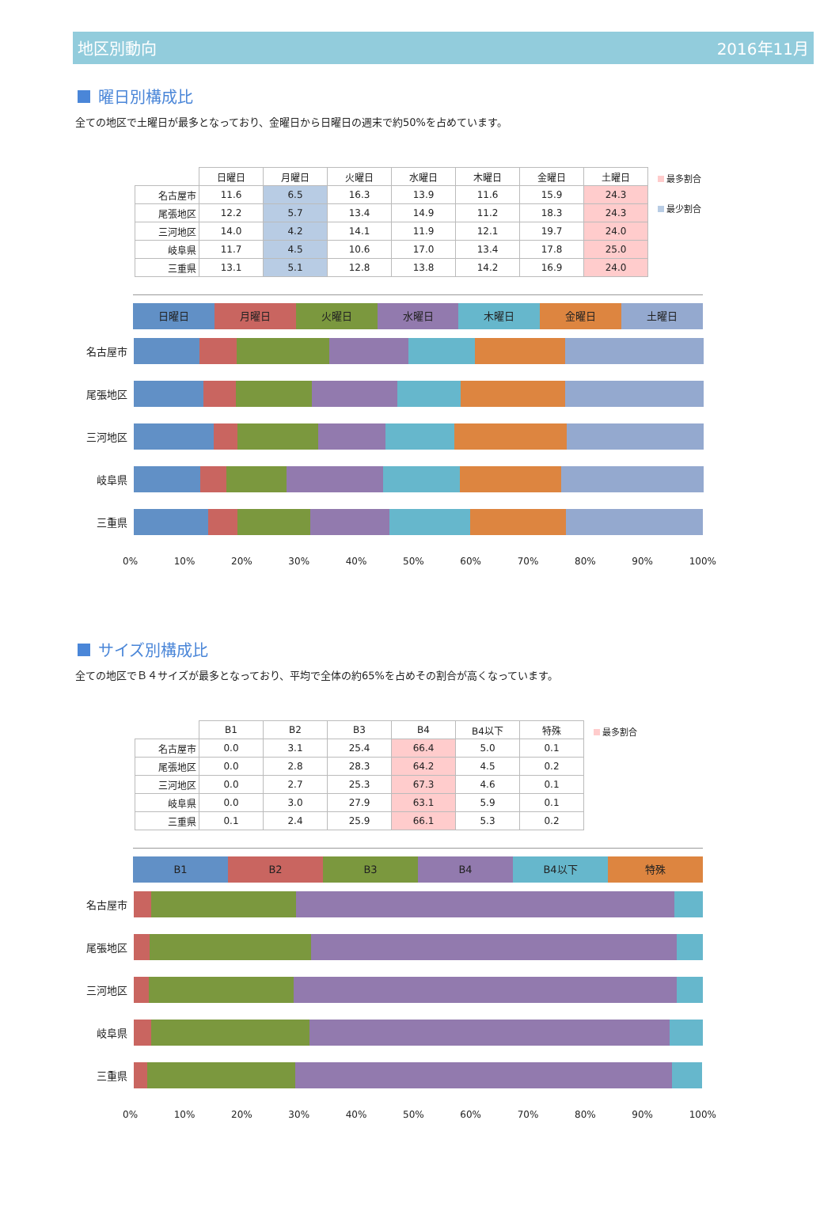地区別動向 2016年11月
曜日別構成比
全ての地区で土曜日が最多となっており、金曜日から日曜日の週末で約50%を占めています。
| | 日曜日 | 月曜日 | 火曜日 | 水曜日 | 木曜日 | 金曜日 | 土曜日 |
| --- | --- | --- | --- | --- | --- | --- | --- |
| 名古屋市 | 11.6 | 6.5 | 16.3 | 13.9 | 11.6 | 15.9 | 24.3 |
| 尾張地区 | 12.2 | 5.7 | 13.4 | 14.9 | 11.2 | 18.3 | 24.3 |
| 三河地区 | 14.0 | 4.2 | 14.1 | 11.9 | 12.1 | 19.7 | 24.0 |
| 岐阜県 | 11.7 | 4.5 | 10.6 | 17.0 | 13.4 | 17.8 | 25.0 |
| 三重県 | 13.1 | 5.1 | 12.8 | 13.8 | 14.2 | 16.9 | 24.0 |
最多割合
最少割合
日曜日 月曜日 火曜日 水曜日 木曜日 金曜日 土曜日
名古屋市
尾張地区
三河地区
岐阜県
三重県
0% 10% 20% 30% 40% 50% 60% 70% 80% 90% 100%
サイズ別構成比
全ての地区でＢ４サイズが最多となっており、平均で全体の約65%を占めその割合が高くなっています。
| | B1 | B2 | B3 | B4 | B4以下 | 特殊 |
| --- | --- | --- | --- | --- | --- | --- |
| 名古屋市 | 0.0 | 3.1 | 25.4 | 66.4 | 5.0 | 0.1 |
| 尾張地区 | 0.0 | 2.8 | 28.3 | 64.2 | 4.5 | 0.2 |
| 三河地区 | 0.0 | 2.7 | 25.3 | 67.3 | 4.6 | 0.1 |
| 岐阜県 | 0.0 | 3.0 | 27.9 | 63.1 | 5.9 | 0.1 |
| 三重県 | 0.1 | 2.4 | 25.9 | 66.1 | 5.3 | 0.2 |
最多割合
B1 B2 B3 B4 B4以下 特殊
名古屋市
尾張地区
三河地区
岐阜県
三重県
0% 10% 20% 30% 40% 50% 60% 70% 80% 90% 100%